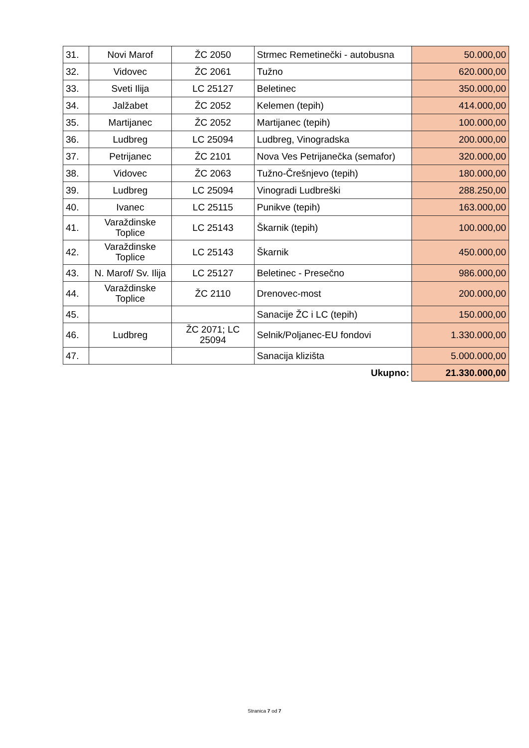| 31. | Novi Marof | ŽC 2050 | Strmec Remetinečki - autobusna | 50.000,00 |
| 32. | Vidovec | ŽC 2061 | Tužno | 620.000,00 |
| 33. | Sveti Ilija | LC 25127 | Beletinec | 350.000,00 |
| 34. | Jalžabet | ŽC 2052 | Kelemen (tepih) | 414.000,00 |
| 35. | Martijanec | ŽC 2052 | Martijanec (tepih) | 100.000,00 |
| 36. | Ludbreg | LC 25094 | Ludbreg, Vinogradska | 200.000,00 |
| 37. | Petrijanec | ŽC 2101 | Nova Ves Petrijanečka (semafor) | 320.000,00 |
| 38. | Vidovec | ŽC 2063 | Tužno-Črešnjevo (tepih) | 180.000,00 |
| 39. | Ludbreg | LC 25094 | Vinogradi Ludbreški | 288.250,00 |
| 40. | Ivanec | LC 25115 | Punikve (tepih) | 163.000,00 |
| 41. | Varaždinske Toplice | LC 25143 | Škarnik (tepih) | 100.000,00 |
| 42. | Varaždinske Toplice | LC 25143 | Škarnik | 450.000,00 |
| 43. | N. Marof/ Sv. Ilija | LC 25127 | Beletinec - Presečno | 986.000,00 |
| 44. | Varaždinske Toplice | ŽC 2110 | Drenovec-most | 200.000,00 |
| 45. | | | Sanacije ŽC i LC (tepih) | 150.000,00 |
| 46. | Ludbreg | ŽC 2071; LC 25094 | Selnik/Poljanec-EU fondovi | 1.330.000,00 |
| 47. | | | Sanacija klizišta | 5.000.000,00 |
| Ukupno: | | | | 21.330.000,00 |
Stranica 7 od 7